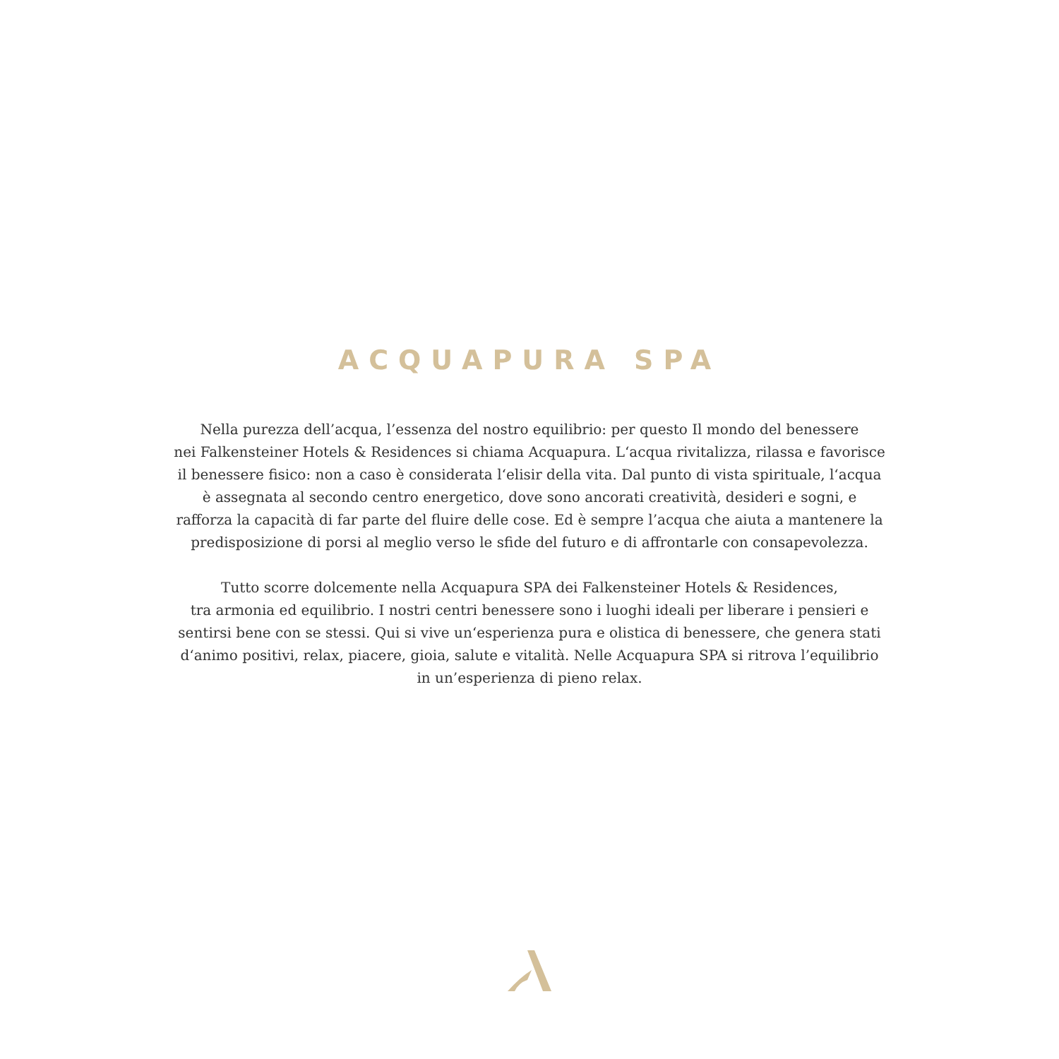ACQUAPURA SPA
Nella purezza dell’acqua, l’essenza del nostro equilibrio: per questo Il mondo del benessere
nei Falkensteiner Hotels & Residences si chiama Acquapura. L‘acqua rivitalizza, rilassa e favorisce
il benessere fisico: non a caso è considerata l‘elisir della vita. Dal punto di vista spirituale, l‘acqua
è assegnata al secondo centro energetico, dove sono ancorati creatività, desideri e sogni, e
rafforza la capacità di far parte del fluire delle cose. Ed è sempre l’acqua che aiuta a mantenere la
predisposizione di porsi al meglio verso le sfide del futuro e di affrontarle con consapevolezza.
Tutto scorre dolcemente nella Acquapura SPA dei Falkensteiner Hotels & Residences,
tra armonia ed equilibrio. I nostri centri benessere sono i luoghi ideali per liberare i pensieri e
sentirsi bene con se stessi. Qui si vive un‘esperienza pura e olistica di benessere, che genera stati
d‘animo positivi, relax, piacere, gioia, salute e vitalità. Nelle Acquapura SPA si ritrova l’equilibrio
in un’esperienza di pieno relax.